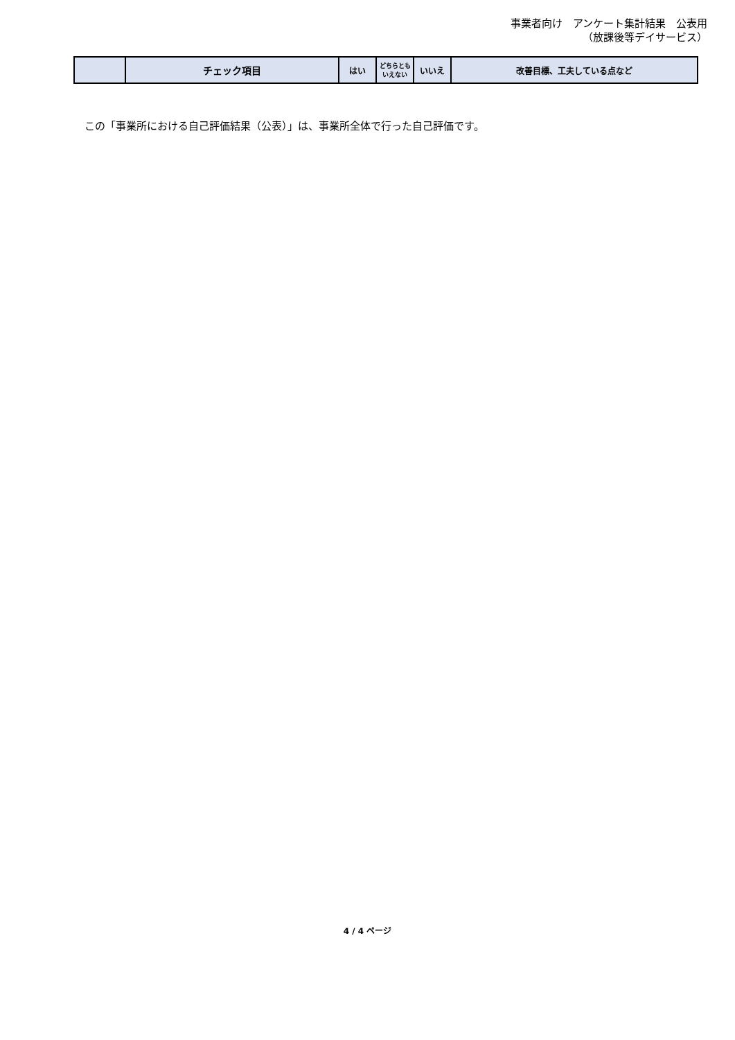事業者向け　アンケート集計結果　公表用
（放課後等デイサービス）
| | チェック項目 | はい | どちらとも いえない | いいえ | 改善目標、工夫している点など |
| --- | --- | --- | --- | --- | --- |
この「事業所における自己評価結果（公表）」は、事業所全体で行った自己評価です。
4 / 4 ページ